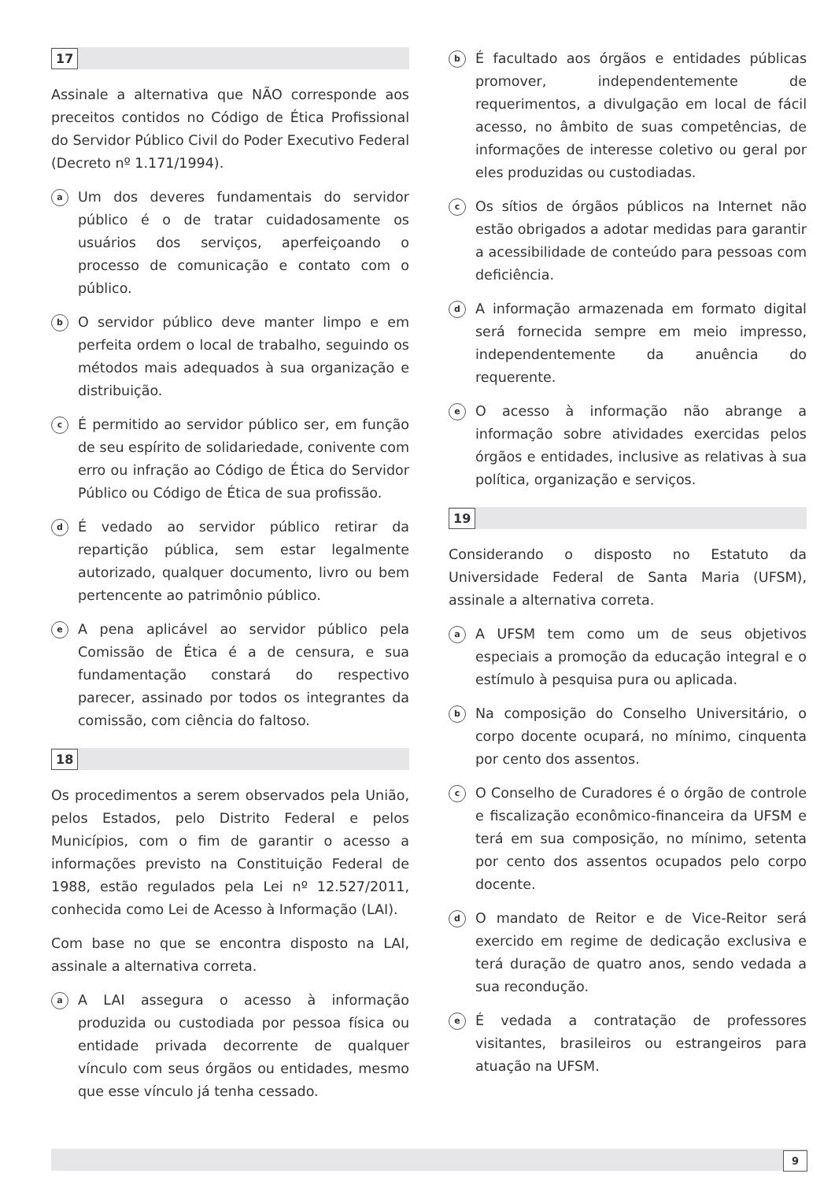17
Assinale a alternativa que NÃO corresponde aos preceitos contidos no Código de Ética Profissional do Servidor Público Civil do Poder Executivo Federal (Decreto nº 1.171/1994).
a
Um dos deveres fundamentais do servidor público é o de tratar cuidadosamente os usuários dos serviços, aperfeiçoando o processo de comunicação e contato com o público.
b
O servidor público deve manter limpo e em perfeita ordem o local de trabalho, seguindo os métodos mais adequados à sua organização e distribuição.
c
É permitido ao servidor público ser, em função de seu espírito de solidariedade, conivente com erro ou infração ao Código de Ética do Servidor Público ou Código de Ética de sua profissão.
d
É vedado ao servidor público retirar da repartição pública, sem estar legalmente autorizado, qualquer documento, livro ou bem pertencente ao patrimônio público.
e
A pena aplicável ao servidor público pela Comissão de Ética é a de censura, e sua fundamentação constará do respectivo parecer, assinado por todos os integrantes da comissão, com ciência do faltoso.
18
Os procedimentos a serem observados pela União, pelos Estados, pelo Distrito Federal e pelos Municípios, com o fim de garantir o acesso a informações previsto na Constituição Federal de 1988, estão regulados pela Lei nº 12.527/2011, conhecida como Lei de Acesso à Informação (LAI).
Com base no que se encontra disposto na LAI, assinale a alternativa correta.
a
A LAI assegura o acesso à informação produzida ou custodiada por pessoa física ou entidade privada decorrente de qualquer vínculo com seus órgãos ou entidades, mesmo que esse vínculo já tenha cessado.
b
É facultado aos órgãos e entidades públicas promover, independentemente de requerimentos, a divulgação em local de fácil acesso, no âmbito de suas competências, de informações de interesse coletivo ou geral por eles produzidas ou custodiadas.
c
Os sítios de órgãos públicos na Internet não estão obrigados a adotar medidas para garantir a acessibilidade de conteúdo para pessoas com deficiência.
d
A informação armazenada em formato digital será fornecida sempre em meio impresso, independentemente da anuência do requerente.
e
O acesso à informação não abrange a informação sobre atividades exercidas pelos órgãos e entidades, inclusive as relativas à sua política, organização e serviços.
19
Considerando o disposto no Estatuto da Universidade Federal de Santa Maria (UFSM), assinale a alternativa correta.
a
A UFSM tem como um de seus objetivos especiais a promoção da educação integral e o estímulo à pesquisa pura ou aplicada.
b
Na composição do Conselho Universitário, o corpo docente ocupará, no mínimo, cinquenta por cento dos assentos.
c
O Conselho de Curadores é o órgão de controle e fiscalização econômico-financeira da UFSM e terá em sua composição, no mínimo, setenta por cento dos assentos ocupados pelo corpo docente.
d
O mandato de Reitor e de Vice-Reitor será exercido em regime de dedicação exclusiva e terá duração de quatro anos, sendo vedada a sua recondução.
e
É vedada a contratação de professores visitantes, brasileiros ou estrangeiros para atuação na UFSM.
9